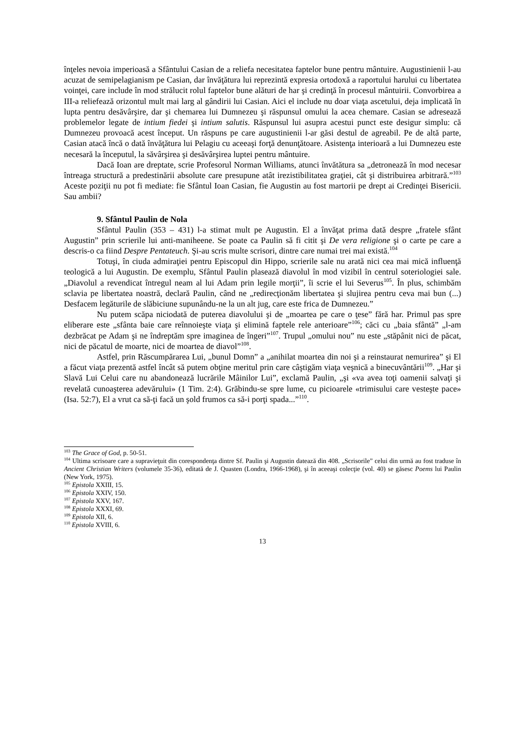înţeles nevoia imperioasă a Sfântului Casian de a reliefa necesitatea faptelor bune pentru mântuire. Augustinienii l-au acuzat de semipelagianism pe Casian, dar învăţătura lui reprezintă expresia ortodoxă a raportului harului cu libertatea voinţei, care include în mod strălucit rolul faptelor bune alături de har şi credinţă în procesul mântuirii. Convorbirea a III-a reliefează orizontul mult mai larg al gândirii lui Casian. Aici el include nu doar viaţa ascetului, deja implicată în lupta pentru desăvârşire, dar şi chemarea lui Dumnezeu şi răspunsul omului la acea chemare. Casian se adresează problemelor legate de intium fiedei şi intium salutis. Răspunsul lui asupra acestui punct este desigur simplu: că Dumnezeu provoacă acest început. Un răspuns pe care augustinienii l-ar găsi destul de agreabil. Pe de altă parte, Casian atacă încă o dată învăţătura lui Pelagiu cu aceeaşi forţă denunţătoare. Asistenţa interioară a lui Dumnezeu este necesară la începutul, la săvârşirea şi desăvârşirea luptei pentru mântuire.
Dacă Ioan are dreptate, scrie Profesorul Norman Williams, atunci învătătura sa „detronează în mod necesar întreaga structură a predestinării absolute care presupune atât irezistibilitatea graţiei, cât şi distribuirea arbitrară.”<sup>103</sup> Aceste poziţii nu pot fi mediate: fie Sfântul Ioan Casian, fie Augustin au fost martorii pe drept ai Credinţei Bisericii. Sau ambii?
9. Sfântul Paulin de Nola
Sfântul Paulin (353 – 431) l-a stimat mult pe Augustin. El a învăţat prima dată despre „fratele sfânt Augustin” prin scrierile lui anti-maniheene. Se poate ca Paulin să fi citit şi De vera religione şi o carte pe care a descris-o ca fiind Despre Pentateuch. Şi-au scris multe scrisori, dintre care numai trei mai există.<sup>104</sup>
Totuşi, în ciuda admiraţiei pentru Episcopul din Hippo, scrierile sale nu arată nici cea mai mică influenţă teologică a lui Augustin. De exemplu, Sfântul Paulin plasează diavolul în mod vizibil în centrul soteriologiei sale. „Diavolul a revendicat întregul neam al lui Adam prin legile morţii”, îi scrie el lui Severus<sup>105</sup>. În plus, schimbăm sclavia pe libertatea noastră, declară Paulin, când ne „redirecţionăm libertatea şi slujirea pentru ceva mai bun (...) Desfacem legăturile de slăbiciune supunându-ne la un alt jug, care este frica de Dumnezeu.”
Nu putem scăpa niciodată de puterea diavolului şi de „moartea pe care o ţese” fără har. Primul pas spre eliberare este „sfânta baie care reînnoieşte viaţa şi elimină faptele rele anterioare”<sup>106</sup>; căci cu „baia sfântă” „l-am dezbrăcat pe Adam şi ne îndreptăm spre imaginea de îngeri”<sup>107</sup>. Trupul „omului nou” nu este „stăpânit nici de păcat, nici de păcatul de moarte, nici de moartea de diavol”<sup>108</sup>.
Astfel, prin Răscumpărarea Lui, „bunul Domn” a „anihilat moartea din noi şi a reinstaurat nemurirea” şi El a făcut viaţa prezentă astfel încât să putem obţine meritul prin care câştigăm viaţa veşnică a binecuvântării<sup>109</sup>. „Har şi Slavă Lui Celui care nu abandonează lucrările Mâinilor Lui”, exclamă Paulin, „şi «va avea toţi oamenii salvaţi şi revelată cunoaşterea adevărului» (1 Tim. 2:4). Grăbindu-se spre lume, cu picioarele «trimisului care vesteşte pace» (Isa. 52:7), El a vrut ca să-ţi facă un şold frumos ca să-i porţi spada...”<sup>110</sup>.
<sup>103</sup> The Grace of God, p. 50-51.
<sup>104</sup> Ultima scrisoare care a supravieţuit din corespondenţa dintre Sf. Paulin şi Augustin datează din 408. „Scrisorile” celui din urmă au fost traduse în Ancient Christian Writers (volumele 35-36), editată de J. Quasten (Londra, 1966-1968), şi în aceeaşi colecţie (vol. 40) se găsesc Poems lui Paulin (New York, 1975).
<sup>105</sup> Epistola XXIII, 15.
<sup>106</sup> Epistola XXIV, 150.
<sup>107</sup> Epistola XXV, 167.
<sup>108</sup> Epistola XXXI, 69.
<sup>109</sup> Epistola XII, 6.
<sup>110</sup> Epistola XVIII, 6.
13